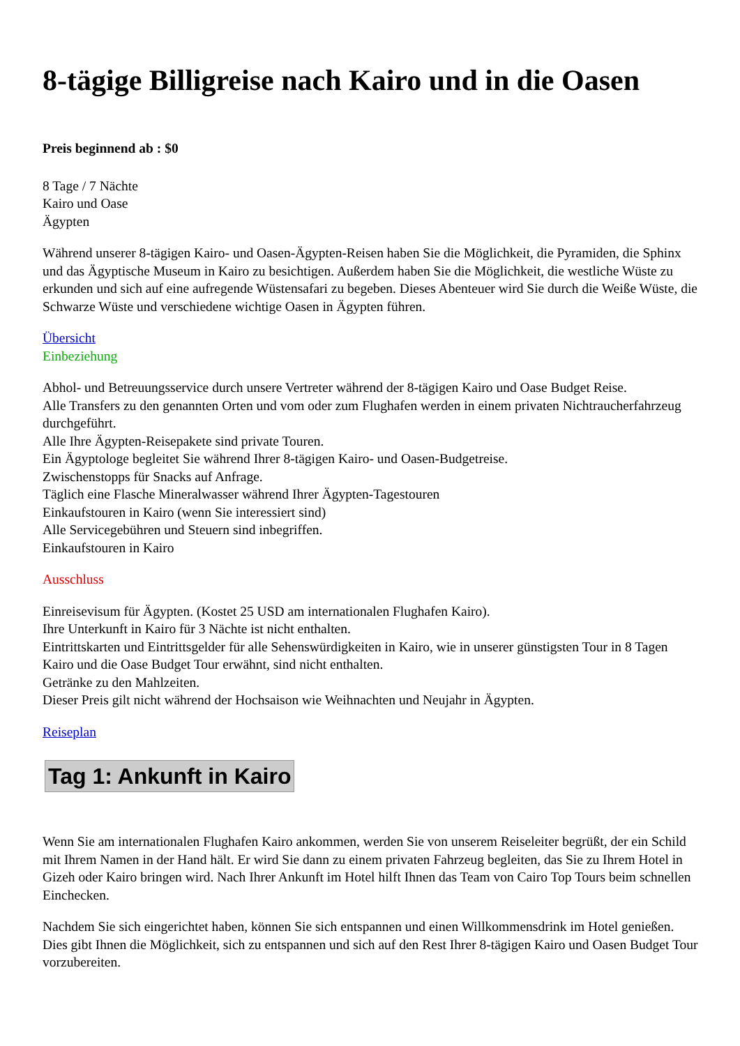8-tägige Billigreise nach Kairo und in die Oasen
Preis beginnend ab : $0
8 Tage / 7 Nächte
Kairo und Oase
Ägypten
Während unserer 8-tägigen Kairo- und Oasen-Ägypten-Reisen haben Sie die Möglichkeit, die Pyramiden, die Sphinx und das Ägyptische Museum in Kairo zu besichtigen. Außerdem haben Sie die Möglichkeit, die westliche Wüste zu erkunden und sich auf eine aufregende Wüstensafari zu begeben. Dieses Abenteuer wird Sie durch die Weiße Wüste, die Schwarze Wüste und verschiedene wichtige Oasen in Ägypten führen.
Übersicht
Einbeziehung
Abhol- und Betreuungsservice durch unsere Vertreter während der 8-tägigen Kairo und Oase Budget Reise.
Alle Transfers zu den genannten Orten und vom oder zum Flughafen werden in einem privaten Nichtraucherfahrzeug durchgeführt.
Alle Ihre Ägypten-Reisepakete sind private Touren.
Ein Ägyptologe begleitet Sie während Ihrer 8-tägigen Kairo- und Oasen-Budgetreise.
Zwischenstopps für Snacks auf Anfrage.
Täglich eine Flasche Mineralwasser während Ihrer Ägypten-Tagestouren
Einkaufstouren in Kairo (wenn Sie interessiert sind)
Alle Servicegebühren und Steuern sind inbegriffen.
Einkaufstouren in Kairo
Ausschluss
Einreisevisum für Ägypten. (Kostet 25 USD am internationalen Flughafen Kairo).
Ihre Unterkunft in Kairo für 3 Nächte ist nicht enthalten.
Eintrittskarten und Eintrittsgelder für alle Sehenswürdigkeiten in Kairo, wie in unserer günstigsten Tour in 8 Tagen Kairo und die Oase Budget Tour erwähnt, sind nicht enthalten.
Getränke zu den Mahlzeiten.
Dieser Preis gilt nicht während der Hochsaison wie Weihnachten und Neujahr in Ägypten.
Reiseplan
Tag 1: Ankunft in Kairo
Wenn Sie am internationalen Flughafen Kairo ankommen, werden Sie von unserem Reiseleiter begrüßt, der ein Schild mit Ihrem Namen in der Hand hält. Er wird Sie dann zu einem privaten Fahrzeug begleiten, das Sie zu Ihrem Hotel in Gizeh oder Kairo bringen wird. Nach Ihrer Ankunft im Hotel hilft Ihnen das Team von Cairo Top Tours beim schnellen Einchecken.
Nachdem Sie sich eingerichtet haben, können Sie sich entspannen und einen Willkommensdrink im Hotel genießen. Dies gibt Ihnen die Möglichkeit, sich zu entspannen und sich auf den Rest Ihrer 8-tägigen Kairo und Oasen Budget Tour vorzubereiten.